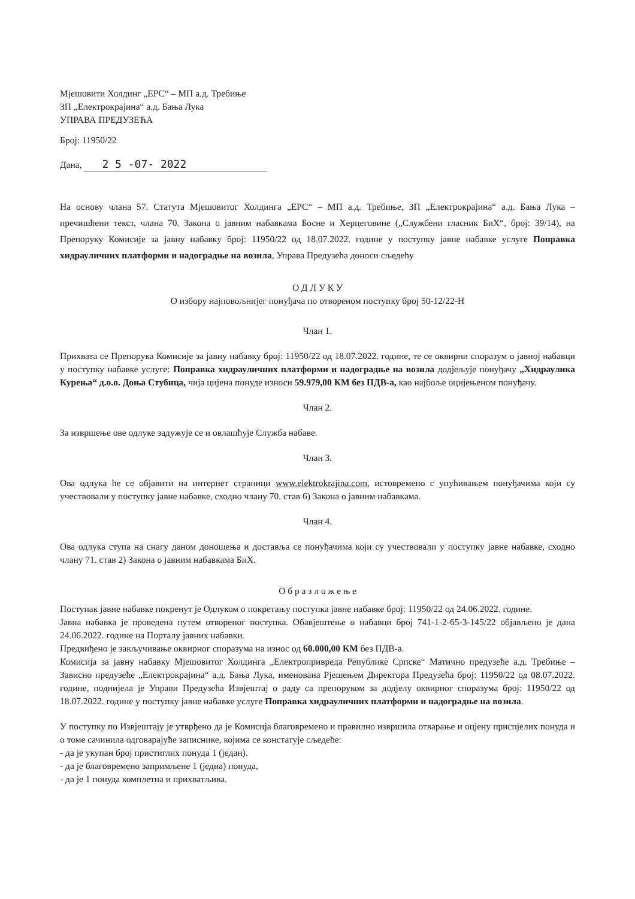Мјешовити Холдинг „ЕРС“ – МП а.д. Требиње
ЗП „Електрокрајина“ а.д. Бања Лука
УПРАВА ПРЕДУЗЕЋА
Број: 11950/22
Дана, 2 5 -07- 2022
На основу члана 57. Статута Мјешовитог Холдинга „ЕРС“ – МП а.д. Требиње, ЗП „Електрокрајина“ а.д. Бања Лука – пречишћени текст, члана 70. Закона о јавним набавкама Босне и Херцеговине („Службени гласник БиХ“, број: 39/14), на Препоруку Комисије за јавну набавку број: 11950/22 од 18.07.2022. године у поступку јавне набавке услуге Поправка хидрауличних платформи и надоградње на возила, Управа Предузећа доноси сљедећу
О Д Л У К У
О избору најповољнијег понуђача по отвореном поступку број 50-12/22-Н
Члан 1.
Прихвата се Препорука Комисије за јавну набавку број: 11950/22 од 18.07.2022. године, те се оквирни споразум о јавној набавци у поступку набавке услуге: Поправка хидрауличних платформи и надоградње на возила додјељује понуђачу „Хидраулика Курења“ д.о.о. Доња Стубица, чија цијена понуде износи 59.979,00 КМ без ПДВ-а, као најбоље оцијењеном понуђачу.
Члан 2.
За извршење ове одлуке задужује се и овлашћује Служба набаве.
Члан 3.
Ова одлука ће се објавити на интернет страници www.elektrokrajina.com, истовремено с упућивањем понуђачима који су учествовали у поступку јавне набавке, сходно члану 70. став 6) Закона о јавним набавкама.
Члан 4.
Ова одлука ступа на снагу даном доношења и доставља се понуђачима који су учествовали у поступку јавне набавке, сходно члану 71. став 2) Закона о јавним набавкама БиХ.
О б р а з л о ж е њ е
Поступак јавне набавке покренут је Одлуком о покретању поступка јавне набавке број: 11950/22 од 24.06.2022. године.
Јавна набавка је проведена путем отвореног поступка. Обавјештење о набавци број 741-1-2-65-3-145/22 објављено је дана 24.06.2022. године на Порталу јавних набавки.
Предвиђено је закључивање оквирног споразума на износ од 60.000,00 КМ без ПДВ-а.
Комисија за јавну набавку Мјешовитог Холдинга „Електропривреда Републике Српске“ Матично предузеће а.д. Требиње – Зависно предузеће „Електрокрајина“ а.д. Бања Лука, именована Рјешењем Директора Предузећа број: 11950/22 од 08.07.2022. године, поднијела је Управи Предузећа Извјештај о раду са препоруком за додјелу оквирног споразума број: 11950/22 од 18.07.2022. године у поступку јавне набавке услуге Поправка хидрауличних платформи и надоградње на возила.
У поступку по Извјештају је утврђено да је Комисија благовремено и правилно извршила отварање и оцјену приспјелих понуда и о томе сачинила одговарајуће записнике, којима се констатује сљедеће:
- да је укупан број пристиглих понуда 1 (један).
- да је благовремено запримљене 1 (једна) понуда,
- да је 1 понуда комплетна и прихватљива.